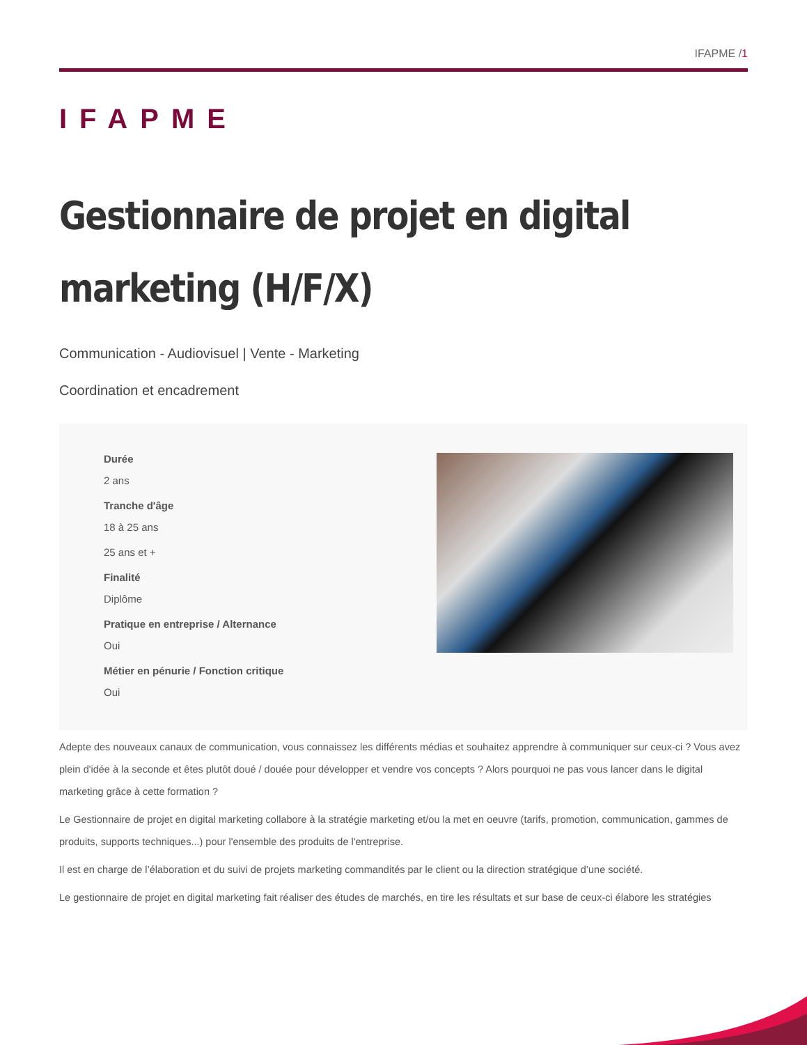IFAPME /1
IFAPME
Gestionnaire de projet en digital marketing (H/F/X)
Communication - Audiovisuel | Vente - Marketing
Coordination et encadrement
Durée
2 ans
Tranche d'âge
18 à 25 ans
25 ans et +
Finalité
Diplôme
Pratique en entreprise / Alternance
Oui
Métier en pénurie / Fonction critique
Oui
Adepte des nouveaux canaux de communication, vous connaissez les différents médias et souhaitez apprendre à communiquer sur ceux-ci ? Vous avez plein d'idée à la seconde et êtes plutôt doué / douée pour développer et vendre vos concepts ? Alors pourquoi ne pas vous lancer dans le digital marketing grâce à cette formation ?
Le Gestionnaire de projet en digital marketing collabore à la stratégie marketing et/ou la met en oeuvre (tarifs, promotion, communication, gammes de produits, supports techniques...) pour l'ensemble des produits de l'entreprise.
Il est en charge de l’élaboration et du suivi de projets marketing commandités par le client ou la direction stratégique d’une société.
Le gestionnaire de projet en digital marketing fait réaliser des études de marchés, en tire les résultats et sur base de ceux-ci élabore les stratégies